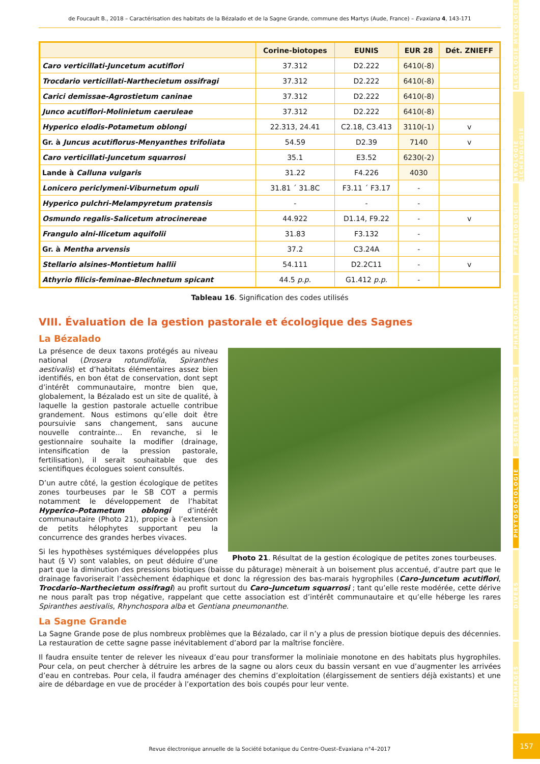de Foucault B., 2018 – Caractérisation des habitats de la Bézalado et de la Sagne Grande, commune des Martys (Aude, France) – Evaxiana 4, 143-171
| | Corine-biotopes | EUNIS | EUR 28 | Dét. ZNIEFF |
| --- | --- | --- | --- | --- |
| Caro verticillati-Juncetum acutiflori | 37.312 | D2.222 | 6410(-8) | |
| Trocdario verticillati-Narthecietum ossifragi | 37.312 | D2.222 | 6410(-8) | |
| Carici demissae-Agrostietum caninae | 37.312 | D2.222 | 6410(-8) | |
| Junco acutiflori-Molinietum caeruleae | 37.312 | D2.222 | 6410(-8) | |
| Hyperico elodis-Potametum oblongi | 22.313, 24.41 | C2.18, C3.413 | 3110(-1) | v |
| Gr. à Juncus acutiflorus-Menyanthes trifoliata | 54.59 | D2.39 | 7140 | v |
| Caro verticillati-Juncetum squarrosi | 35.1 | E3.52 | 6230(-2) | |
| Lande à Calluna vulgaris | 31.22 | F4.226 | 4030 | |
| Lonicero periclymeni-Viburnetum opuli | 31.81 ´ 31.8C | F3.11 ´ F3.17 | - | |
| Hyperico pulchri-Melampyretum pratensis | - | - | - | |
| Osmundo regalis-Salicetum atrocinereae | 44.922 | D1.14, F9.22 | - | v |
| Frangulo alni-Ilicetum aquifolii | 31.83 | F3.132 | - | |
| Gr. à Mentha arvensis | 37.2 | C3.24A | - | |
| Stellario alsines-Montietum hallii | 54.111 | D2.2C11 | - | v |
| Athyrio filicis-feminae-Blechnetum spicant | 44.5 p.p. | G1.412 p.p. | - | |
Tableau 16. Signification des codes utilisés
VIII. Évaluation de la gestion pastorale et écologique des Sagnes
La Bézalado
Photo 21. Résultat de la gestion écologique de petites zones tourbeuses.
La présence de deux taxons protégés au niveau national (Drosera rotundifolia, Spiranthes aestivalis) et d’habitats élémentaires assez bien identifiés, en bon état de conservation, dont sept d’intérêt communautaire, montre bien que, globalement, la Bézalado est un site de qualité, à laquelle la gestion pastorale actuelle contribue grandement. Nous estimons qu’elle doit être poursuivie sans changement, sans aucune nouvelle contrainte… En revanche, si le gestionnaire souhaite la modifier (drainage, intensification de la pression pastorale, fertilisation), il serait souhaitable que des scientifiques écologues soient consultés.
D’un autre côté, la gestion écologique de petites zones tourbeuses par le SB COT a permis notamment le développement de l’habitat Hyperico–Potametum oblongi d’intérêt communautaire (Photo 21), propice à l’extension de petits hélophytes supportant peu la concurrence des grandes herbes vivaces.
Si les hypothèses systémiques développées plus haut (§ V) sont valables, on peut déduire d’une part que la diminution des pressions biotiques (baisse du pâturage) mènerait à un boisement plus accentué, d’autre part que le drainage favoriserait l’assèchement édaphique et donc la régression des bas-marais hygrophiles (Caro–Juncetum acutiflori, Trocdario–Narthecietum ossifragi) au profit surtout du Caro–Juncetum squarrosi ; tant qu’elle reste modérée, cette dérive ne nous paraît pas trop négative, rappelant que cette association est d’intérêt communautaire et qu’elle héberge les rares Spiranthes aestivalis, Rhynchospora alba et Gentiana pneumonanthe.
La Sagne Grande
La Sagne Grande pose de plus nombreux problèmes que la Bézalado, car il n’y a plus de pression biotique depuis des décennies. La restauration de cette sagne passe inévitablement d’abord par la maîtrise foncière.
Il faudra ensuite tenter de relever les niveaux d’eau pour transformer la moliniaie monotone en des habitats plus hygrophiles. Pour cela, on peut chercher à détruire les arbres de la sagne ou alors ceux du bassin versant en vue d’augmenter les arrivées d’eau en contrebas. Pour cela, il faudra aménager des chemins d’exploitation (élargissement de sentiers déjà existants) et une aire de débardage en vue de procéder à l’exportation des bois coupés pour leur vente.
Revue électronique annuelle de la Société botanique du Centre-Ouest–Evaxiana n°4–2017
ALGOLOGIE MYCOLOGIE
BRYOLOGIE LICHÉNOLOGIE
PTÉRIDOLOGIE
PHANÉROGAMIE
SORTIES SESSIONS
PHYTOSOCIOLOGIE
DIVERS
HOMMAGES
157